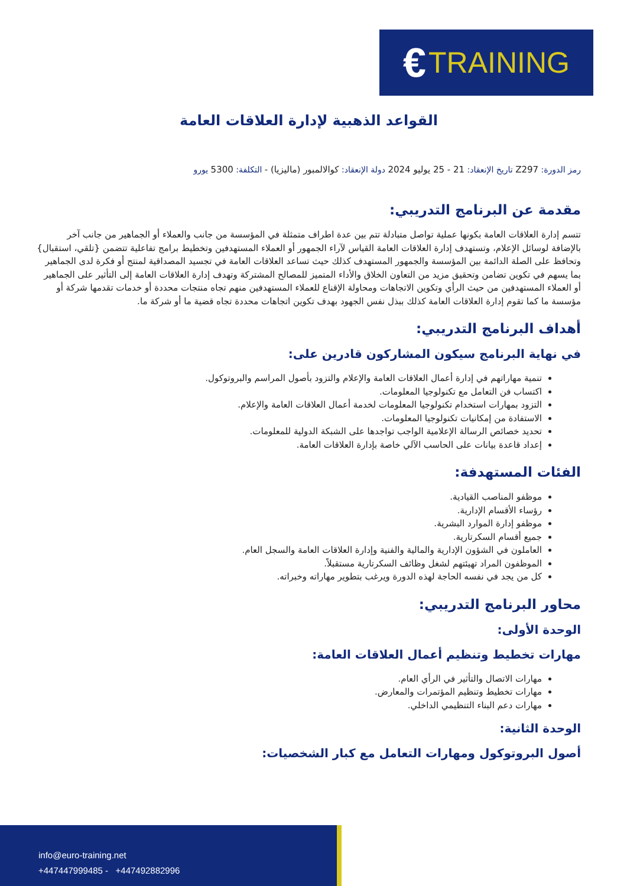€ TRAINING
القواعد الذهبية لإدارة العلاقات العامة
رمز الدورة: Z297 تاريخ الإنعقاد: 21 - 25 يوليو 2024 دولة الإنعقاد: كوالالمبور (ماليزيا) - التكلفة: 5300 يورو
مقدمة عن البرنامج التدريبي:
تتسم إدارة العلاقات العامة بكونها عملية تواصل متبادلة تتم بين عدة اطراف متمثلة في المؤسسة من جانب والعملاء أو الجماهير من جانب آخر بالإضافة لوسائل الإعلام، وتستهدف إدارة العلاقات العامة القياس لآراء الجمهور أو العملاء المستهدفين وتخطيط برامج تفاعلية تتضمن {تلقي، استقبال} وتحافظ على الصلة الدائمة بين المؤسسة والجمهور المستهدف كذلك حيث تساعد العلاقات العامة في تجسيد المصداقية لمنتج أو فكرة لدى الجماهير بما يسهم في تكوين تضامن وتحقيق مزيد من التعاون الخلاق والأداء المتميز للمصالح المشتركة وتهدف إدارة العلاقات العامة إلى التأثير على الجماهير أو العملاء المستهدفين من حيث الرأي وتكوين الاتجاهات ومحاولة الإقناع للعملاء المستهدفين منهم تجاه منتجات محددة أو خدمات تقدمها شركة أو مؤسسة ما كما تقوم إدارة العلاقات العامة كذلك ببذل نفس الجهود بهدف تكوين اتجاهات محددة تجاه قضية ما أو شركة ما.
أهداف البرنامج التدريبي:
في نهاية البرنامج سيكون المشاركون قادرين على:
تنمية مهاراتهم في إدارة أعمال العلاقات العامة والإعلام والتزود بأصول المراسم والبروتوكول.
اكتساب فن التعامل مع تكنولوجيا المعلومات.
التزود بمهارات استخدام تكنولوجيا المعلومات لخدمة أعمال العلاقات العامة والإعلام.
الاستفادة من إمكانيات تكنولوجيا المعلومات.
تحديد خصائص الرسالة الإعلامية الواجب تواجدها على الشبكة الدولية للمعلومات.
إعداد قاعدة بيانات على الحاسب الآلي خاصة بإدارة العلاقات العامة.
الفئات المستهدفة:
موظفو المناصب القيادية.
رؤساء الأقسام الإدارية.
موظفو إدارة الموارد البشرية.
جميع أقسام السكرتارية.
العاملون في الشؤون الإدارية والمالية والفنية وإدارة العلاقات العامة والسجل العام.
الموظفون المراد تهيئتهم لشغل وظائف السكرتارية مستقبلاً.
كل من يجد في نفسه الحاجة لهذه الدورة ويرغب بتطوير مهاراته وخبراته.
محاور البرنامج التدريبي:
الوحدة الأولى:
مهارات تخطيط وتنظيم أعمال العلاقات العامة:
مهارات الاتصال والتأثير في الرأي العام.
مهارات تخطيط وتنظيم المؤتمرات والمعارض.
مهارات دعم البناء التنظيمي الداخلي.
الوحدة الثانية:
أصول البروتوكول ومهارات التعامل مع كبار الشخصيات:
info@euro-training.net
+447447999485 - +447492882996